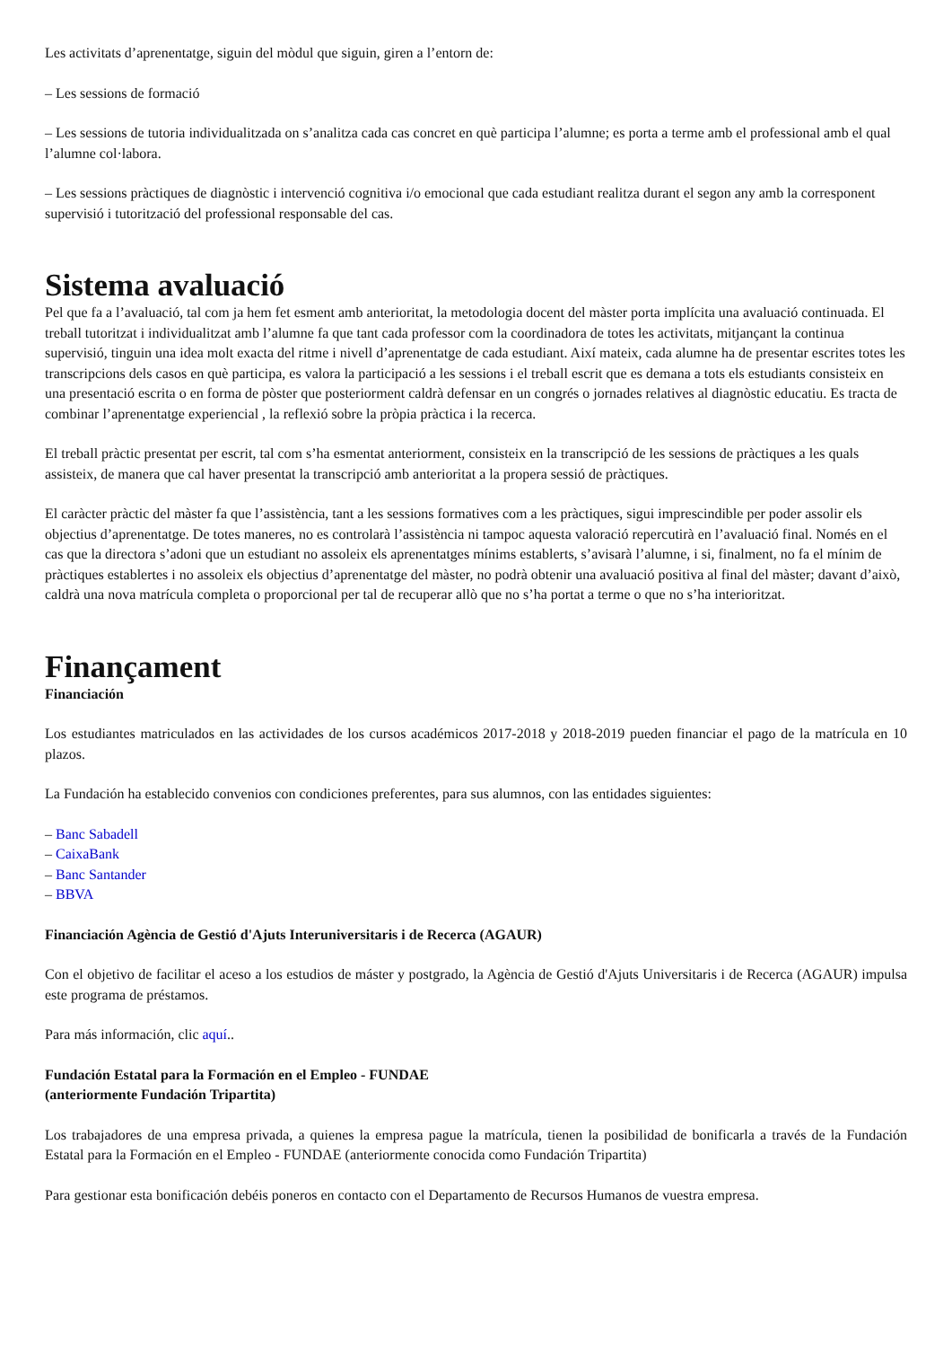Les activitats d’aprenentatge, siguin del mòdul que siguin, giren a l’entorn de:
– Les sessions de formació
– Les sessions de tutoria individualitzada on s’analitza cada cas concret en què participa l’alumne; es porta a terme amb el professional amb el qual l’alumne col·labora.
– Les sessions pràctiques de diagnòstic i intervenció cognitiva i/o emocional que cada estudiant realitza durant el segon any amb la corresponent supervisió i tutorització del professional responsable del cas.
Sistema avaluació
Pel que fa a l’avaluació, tal com ja hem fet esment amb anterioritat, la metodologia docent del màster porta implícita una avaluació continuada. El treball tutoritzat i individualitzat amb l’alumne fa que tant cada professor com la coordinadora de totes les activitats, mitjançant la continua supervisió, tinguin una idea molt exacta del ritme i nivell d’aprenentatge de cada estudiant. Així mateix, cada alumne ha de presentar escrites totes les transcripcions dels casos en què participa, es valora la participació a les sessions i el treball escrit que es demana a tots els estudiants consisteix en una presentació escrita o en forma de pòster que posteriorment caldrà defensar en un congrés o jornades relatives al diagnòstic educatiu. Es tracta de combinar l’aprenentatge experiencial , la reflexió sobre la pròpia pràctica i la recerca.
El treball pràctic presentat per escrit, tal com s’ha esmentat anteriorment, consisteix en la transcripció de les sessions de pràctiques a les quals assisteix, de manera que cal haver presentat la transcripció amb anterioritat a la propera sessió de pràctiques.
El caràcter pràctic del màster fa que l’assistència, tant a les sessions formatives com a les pràctiques, sigui imprescindible per poder assolir els objectius d’aprenentatge. De totes maneres, no es controlarà l’assistència ni tampoc aquesta valoració repercutirà en l’avaluació final. Només en el cas que la directora s’adoni que un estudiant no assoleix els aprenentatges mínims establerts, s’avisarà l’alumne, i si, finalment, no fa el mínim de pràctiques establertes i no assoleix els objectius d’aprenentatge del màster, no podrà obtenir una avaluació positiva al final del màster; davant d’això, caldrà una nova matrícula completa o proporcional per tal de recuperar allò que no s’ha portat a terme o que no s’ha interioritzat.
Finançament
Financiación
Los estudiantes matriculados en las actividades de los cursos académicos 2017-2018 y 2018-2019 pueden financiar el pago de la matrícula en 10 plazos.
La Fundación ha establecido convenios con condiciones preferentes, para sus alumnos, con las entidades siguientes:
– Banc Sabadell
– CaixaBank
– Banc Santander
– BBVA
Financiación Agència de Gestió d'Ajuts Interuniversitaris i de Recerca (AGAUR)
Con el objetivo de facilitar el aceso a los estudios de máster y postgrado, la Agència de Gestió d'Ajuts Universitaris i de Recerca (AGAUR) impulsa este programa de préstamos.
Para más información, clic aquí..
Fundación Estatal para la Formación en el Empleo - FUNDAE
(anteriormente Fundación Tripartita)
Los trabajadores de una empresa privada, a quienes la empresa pague la matrícula, tienen la posibilidad de bonificarla a través de la Fundación Estatal para la Formación en el Empleo - FUNDAE (anteriormente conocida como Fundación Tripartita)
Para gestionar esta bonificación debéis poneros en contacto con el Departamento de Recursos Humanos de vuestra empresa.